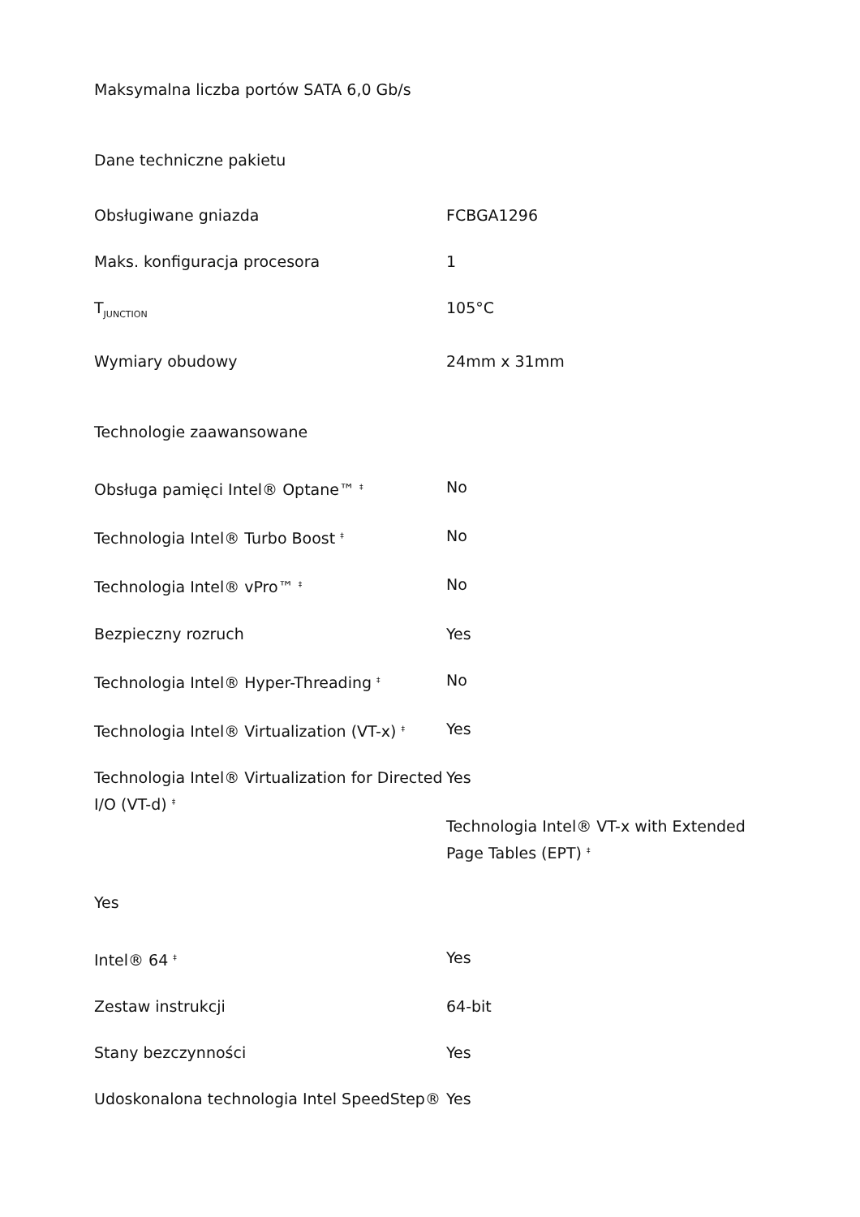| Maksymalna liczba portów SATA 6,0 Gb/s | |
| Dane techniczne pakietu | |
| Obsługiwane gniazda | FCBGA1296 |
| Maks. konfiguracja procesora | 1 |
| T<sub>JUNCTION</sub> | 105°C |
| Wymiary obudowy | 24mm x 31mm |
| Technologie zaawansowane | |
| Obsługa pamięci Intel® Optane™ <sup>‡</sup> | No |
| Technologia Intel® Turbo Boost <sup>‡</sup> | No |
| Technologia Intel® vPro™ <sup>‡</sup> | No |
| Bezpieczny rozruch | Yes |
| Technologia Intel® Hyper-Threading <sup>‡</sup> | No |
| Technologia Intel® Virtualization (VT-x) <sup>‡</sup> | Yes |
| Technologia Intel® Virtualization for Directed I/O (VT-d) <sup>‡</sup> | Yes Technologia Intel® VT-x with Extended Page Tables (EPT) <sup>‡</sup> |
| Yes | |
| Intel® 64 <sup>‡</sup> | Yes |
| Zestaw instrukcji | 64-bit |
| Stany bezczynności | Yes |
| Udoskonalona technologia Intel SpeedStep® | Yes |